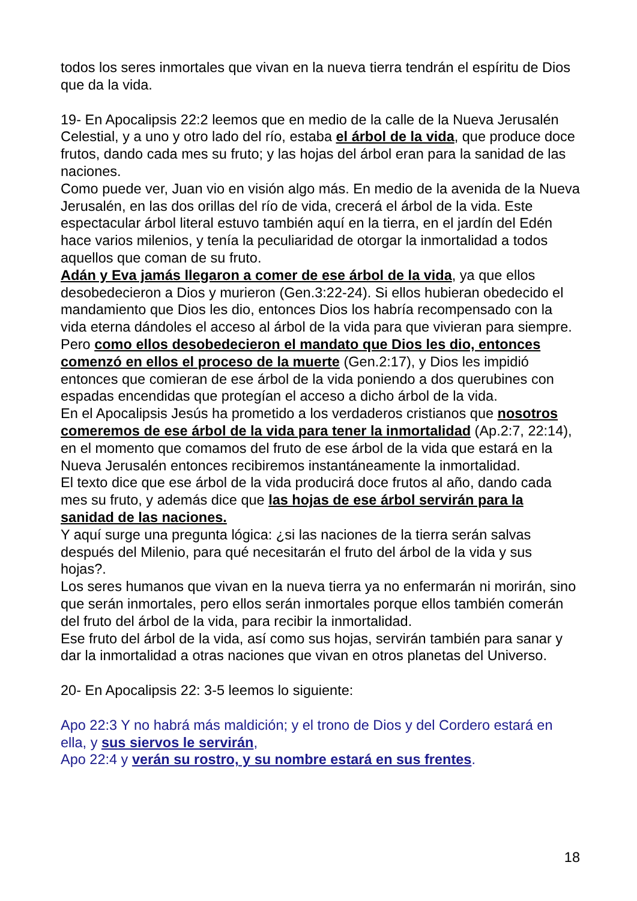todos los seres inmortales que vivan en la nueva tierra tendrán el espíritu de Dios que da la vida.
19- En Apocalipsis 22:2 leemos que en medio de la calle de la Nueva Jerusalén Celestial, y a uno y otro lado del río, estaba el árbol de la vida, que produce doce frutos, dando cada mes su fruto; y las hojas del árbol eran para la sanidad de las naciones.
Como puede ver, Juan vio en visión algo más. En medio de la avenida de la Nueva Jerusalén, en las dos orillas del río de vida, crecerá el árbol de la vida. Este espectacular árbol literal estuvo también aquí en la tierra, en el jardín del Edén hace varios milenios, y tenía la peculiaridad de otorgar la inmortalidad a todos aquellos que coman de su fruto.
Adán y Eva jamás llegaron a comer de ese árbol de la vida, ya que ellos desobedecieron a Dios y murieron (Gen.3:22-24). Si ellos hubieran obedecido el mandamiento que Dios les dio, entonces Dios los habría recompensado con la vida eterna dándoles el acceso al árbol de la vida para que vivieran para siempre. Pero como ellos desobedecieron el mandato que Dios les dio, entonces comenzó en ellos el proceso de la muerte (Gen.2:17), y Dios les impidió entonces que comieran de ese árbol de la vida poniendo a dos querubines con espadas encendidas que protegían el acceso a dicho árbol de la vida.
En el Apocalipsis Jesús ha prometido a los verdaderos cristianos que nosotros comeremos de ese árbol de la vida para tener la inmortalidad (Ap.2:7, 22:14), en el momento que comamos del fruto de ese árbol de la vida que estará en la Nueva Jerusalén entonces recibiremos instantáneamente la inmortalidad.
El texto dice que ese árbol de la vida producirá doce frutos al año, dando cada mes su fruto, y además dice que las hojas de ese árbol servirán para la sanidad de las naciones.
Y aquí surge una pregunta lógica: ¿si las naciones de la tierra serán salvas después del Milenio, para qué necesitarán el fruto del árbol de la vida y sus hojas?.
Los seres humanos que vivan en la nueva tierra ya no enfermarán ni morirán, sino que serán inmortales, pero ellos serán inmortales porque ellos también comerán del fruto del árbol de la vida, para recibir la inmortalidad.
Ese fruto del árbol de la vida, así como sus hojas, servirán también para sanar y dar la inmortalidad a otras naciones que vivan en otros planetas del Universo.
20- En Apocalipsis 22: 3-5 leemos lo siguiente:
Apo 22:3 Y no habrá más maldición; y el trono de Dios y del Cordero estará en ella, y sus siervos le servirán,
Apo 22:4 y verán su rostro, y su nombre estará en sus frentes.
18